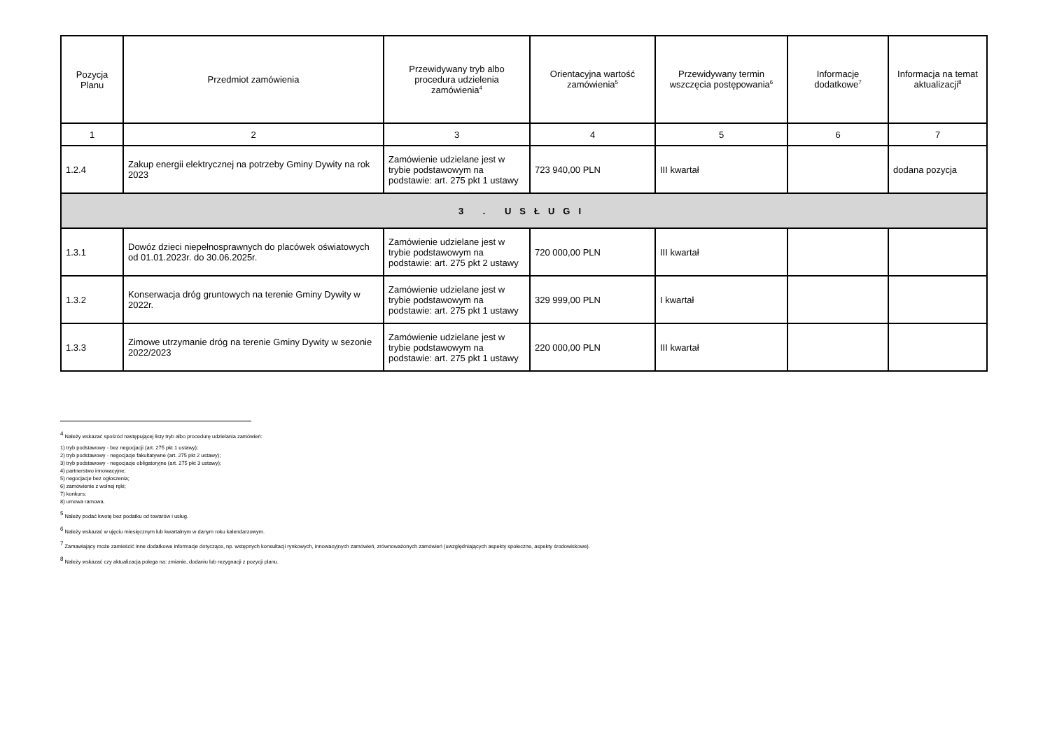| Pozycja Planu | Przedmiot zamówienia | Przewidywany tryb albo procedura udzielenia zamówienia<sup>4</sup> | Orientacyjna wartość zamówienia<sup>5</sup> | Przewidywany termin wszczęcia postępowania<sup>6</sup> | Informacje dodatkowe<sup>7</sup> | Informacja na temat aktualizacji<sup>8</sup> |
| --- | --- | --- | --- | --- | --- | --- |
| 1 | 2 | 3 | 4 | 5 | 6 | 7 |
| 1.2.4 | Zakup energii elektrycznej na potrzeby Gminy Dywity na rok 2023 | Zamówienie udzielane jest w trybie podstawowym na podstawie: art. 275 pkt 1 ustawy | 723 940,00 PLN | III kwartał | | dodana pozycja |
| 3 . USŁUGI | | | | | | |
| 1.3.1 | Dowóz dzieci niepełnosprawnych do placówek oświatowych od 01.01.2023r. do 30.06.2025r. | Zamówienie udzielane jest w trybie podstawowym na podstawie: art. 275 pkt 2 ustawy | 720 000,00 PLN | III kwartał | | |
| 1.3.2 | Konserwacja dróg gruntowych na terenie Gminy Dywity w 2022r. | Zamówienie udzielane jest w trybie podstawowym na podstawie: art. 275 pkt 1 ustawy | 329 999,00 PLN | I kwartał | | |
| 1.3.3 | Zimowe utrzymanie dróg na terenie Gminy Dywity w sezonie 2022/2023 | Zamówienie udzielane jest w trybie podstawowym na podstawie: art. 275 pkt 1 ustawy | 220 000,00 PLN | III kwartał | | |
<sup>4</sup> Należy wskazać spośród następującej listy tryb albo procedurę udzielania zamówień:
1) tryb podstawowy - bez negocjacji (art. 275 pkt 1 ustawy);
2) tryb podstawowy - negocjacje fakultatywne (art. 275 pkt 2 ustawy);
3) tryb podstawowy - negocjacje obligatoryjne (art. 275 pkt 3 ustawy);
4) partnerstwo innowacyjne;
5) negocjacje bez ogłoszenia;
6) zamówienie z wolnej ręki;
7) konkurs;
8) umowa ramowa.
<sup>5</sup> Należy podać kwotę bez podatku od towarów i usług.
<sup>6</sup> Należy wskazać w ujęciu miesięcznym lub kwartalnym w danym roku kalendarzowym.
<sup>7</sup> Zamawiający może zamieścić inne dodatkowe informacje dotyczące, np. wstępnych konsultacji rynkowych, innowacyjnych zamówień, zrównoważonych zamówień (uwzględniających aspekty społeczne, aspekty środowiskowe).
<sup>8</sup> Należy wskazać czy aktualizacja polega na: zmianie, dodaniu lub rezygnacji z pozycji planu.